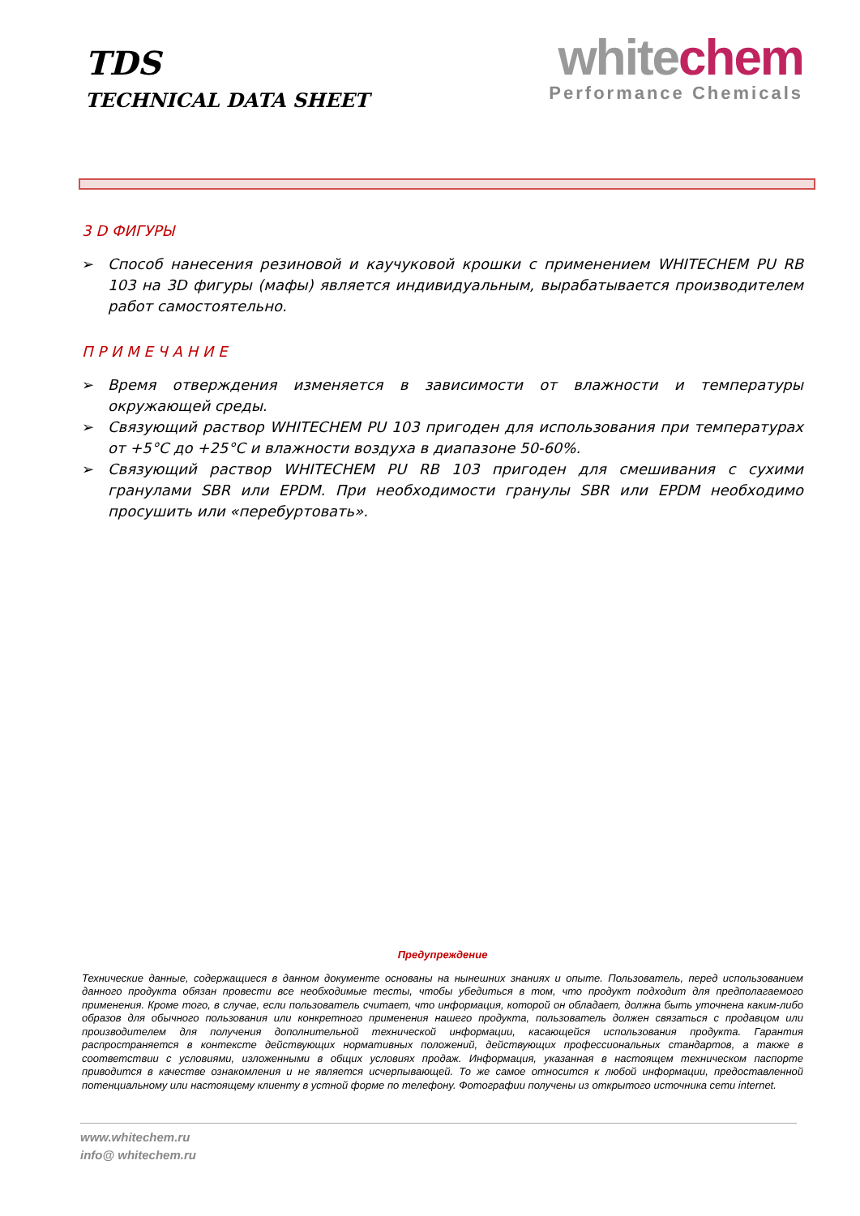TDS
TECHNICAL DATA SHEET
white chem
Performance Chemicals
3 D ФИГУРЫ
➢ Способ нанесения резиновой и каучуковой крошки с применением WHITECHEM PU RB 103 на 3D фигуры (мафы) является индивидуальным, вырабатывается производителем работ самостоятельно.
П Р И М Е Ч А Н И Е
➢ Время отверждения изменяется в зависимости от влажности и температуры окружающей среды.
➢ Связующий раствор WHITECHEM PU 103 пригоден для использования при температурах от +5°C до +25°C и влажности воздуха в диапазоне 50-60%.
➢ Связующий раствор WHITECHEM PU RB 103 пригоден для смешивания с сухими гранулами SBR или EPDM. При необходимости гранулы SBR или EPDM необходимо просушить или «перебуртовать».
Предупреждение
Технические данные, содержащиеся в данном документе основаны на нынешних знаниях и опыте. Пользователь, перед использованием данного продукта обязан провести все необходимые тесты, чтобы убедиться в том, что продукт подходит для предполагаемого применения. Кроме того, в случае, если пользователь считает, что информация, которой он обладает, должна быть уточнена каким-либо образов для обычного пользования или конкретного применения нашего продукта, пользователь должен связаться с продавцом или производителем для получения дополнительной технической информации, касающейся использования продукта. Гарантия распространяется в контексте действующих нормативных положений, действующих профессиональных стандартов, а также в соответствии с условиями, изложенными в общих условиях продаж. Информация, указанная в настоящем техническом паспорте приводится в качестве ознакомления и не является исчерпывающей. То же самое относится к любой информации, предоставленной потенциальному или настоящему клиенту в устной форме по телефону. Фотографии получены из открытого источника сети internet.
www.whitechem.ru
info@ whitechem.ru